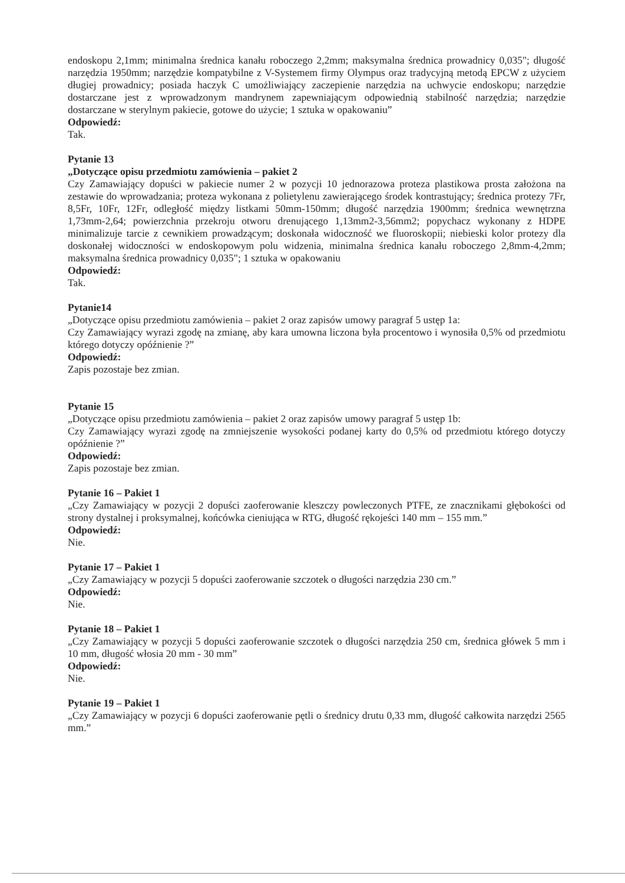endoskopu 2,1mm; minimalna średnica kanału roboczego 2,2mm; maksymalna średnica prowadnicy 0,035"; długość narzędzia 1950mm; narzędzie kompatybilne z V-Systemem firmy Olympus oraz tradycyjną metodą EPCW z użyciem długiej prowadnicy; posiada haczyk C umożliwiający zaczepienie narzędzia na uchwycie endoskopu; narzędzie dostarczane jest z wprowadzonym mandrynem zapewniającym odpowiednią stabilność narzędzia; narzędzie dostarczane w sterylnym pakiecie, gotowe do użycie; 1 sztuka w opakowaniu”
Odpowiedź:
Tak.
Pytanie 13
„Dotyczące opisu przedmiotu zamówienia – pakiet 2
Czy Zamawiający dopuści w pakiecie numer 2 w pozycji 10 jednorazowa proteza plastikowa prosta założona na zestawie do wprowadzania; proteza wykonana z polietylenu zawierającego środek kontrastujący; średnica protezy 7Fr, 8,5Fr, 10Fr, 12Fr, odległość między listkami 50mm-150mm; długość narzędzia 1900mm; średnica wewnętrzna 1,73mm-2,64; powierzchnia przekroju otworu drenującego 1,13mm2-3,56mm2; popychacz wykonany z HDPE minimalizuje tarcie z cewnikiem prowadzącym; doskonała widoczność we fluoroskopii; niebieski kolor protezy dla doskonałej widoczności w endoskopowym polu widzenia, minimalna średnica kanału roboczego 2,8mm-4,2mm; maksymalna średnica prowadnicy 0,035"; 1 sztuka w opakowaniu
Odpowiedź:
Tak.
Pytanie14
„Dotyczące opisu przedmiotu zamówienia – pakiet 2 oraz zapisów umowy paragraf 5 ustęp 1a:
Czy Zamawiający wyrazi zgodę na zmianę, aby kara umowna liczona była procentowo i wynosiła 0,5% od przedmiotu którego dotyczy opóźnienie ?”
Odpowiedź:
Zapis pozostaje bez zmian.
Pytanie 15
„Dotyczące opisu przedmiotu zamówienia – pakiet 2 oraz zapisów umowy paragraf 5 ustęp 1b:
Czy Zamawiający wyrazi zgodę na zmniejszenie wysokości podanej karty do 0,5% od przedmiotu którego dotyczy opóźnienie ?”
Odpowiedź:
Zapis pozostaje bez zmian.
Pytanie 16 – Pakiet 1
„Czy Zamawiający w pozycji 2 dopuści zaoferowanie kleszczy powleczonych PTFE, ze znacznikami głębokości od strony dystalnej i proksymalnej, końcówka cieniująca w RTG, długość rękojeści 140 mm – 155 mm.”
Odpowiedź:
Nie.
Pytanie 17 – Pakiet 1
„Czy Zamawiający w pozycji 5 dopuści zaoferowanie szczotek o długości narzędzia 230 cm.”
Odpowiedź:
Nie.
Pytanie 18 – Pakiet 1
„Czy Zamawiający w pozycji 5 dopuści zaoferowanie szczotek o długości narzędzia 250 cm, średnica główek 5 mm i 10 mm, długość włosia 20 mm - 30 mm”
Odpowiedź:
Nie.
Pytanie 19 – Pakiet 1
„Czy Zamawiający w pozycji 6 dopuści zaoferowanie pętli o średnicy drutu 0,33 mm, długość całkowita narzędzi 2565 mm.”